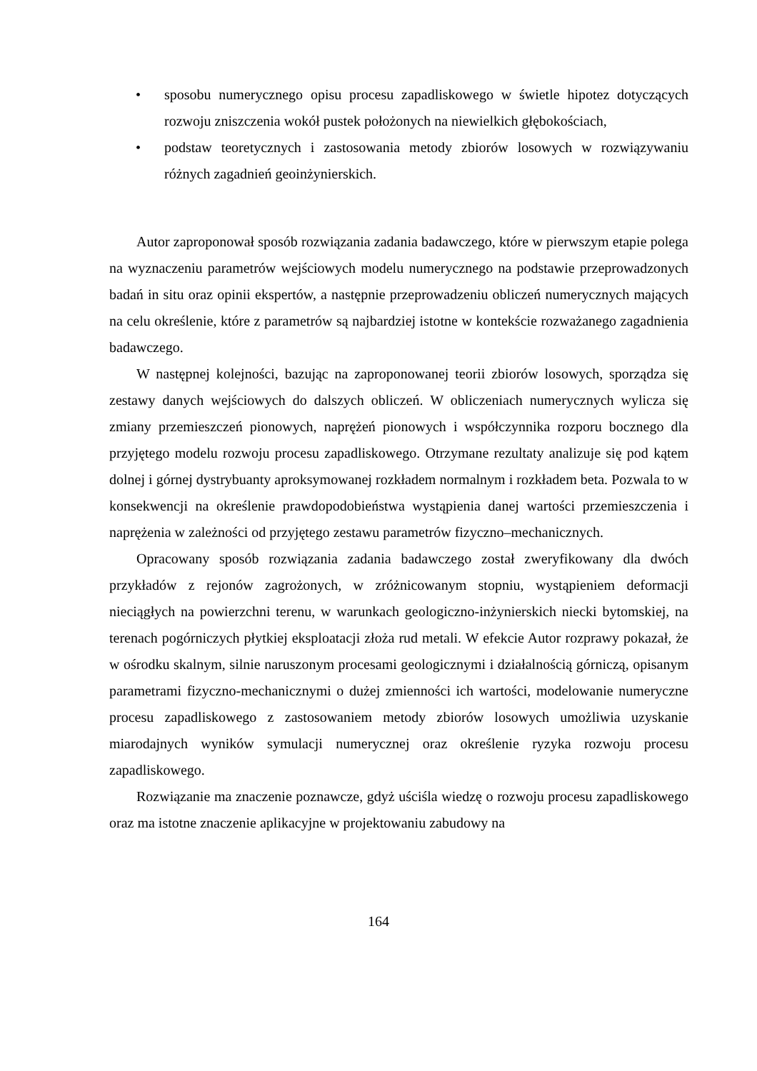• sposobu numerycznego opisu procesu zapadliskowego w świetle hipotez dotyczących rozwoju zniszczenia wokół pustek położonych na niewielkich głębokościach,
• podstaw teoretycznych i zastosowania metody zbiorów losowych w rozwiązywaniu różnych zagadnień geoinżynierskich.
Autor zaproponował sposób rozwiązania zadania badawczego, które w pierwszym etapie polega na wyznaczeniu parametrów wejściowych modelu numerycznego na podstawie przeprowadzonych badań in situ oraz opinii ekspertów, a następnie przeprowadzeniu obliczeń numerycznych mających na celu określenie, które z parametrów są najbardziej istotne w kontekście rozważanego zagadnienia badawczego.
W następnej kolejności, bazując na zaproponowanej teorii zbiorów losowych, sporządza się zestawy danych wejściowych do dalszych obliczeń. W obliczeniach numerycznych wylicza się zmiany przemieszczeń pionowych, naprężeń pionowych i współczynnika rozporu bocznego dla przyjętego modelu rozwoju procesu zapadliskowego. Otrzymane rezultaty analizuje się pod kątem dolnej i górnej dystrybuanty aproksymowanej rozkładem normalnym i rozkładem beta. Pozwala to w konsekwencji na określenie prawdopodobieństwa wystąpienia danej wartości przemieszczenia i naprężenia w zależności od przyjętego zestawu parametrów fizyczno–mechanicznych.
Opracowany sposób rozwiązania zadania badawczego został zweryfikowany dla dwóch przykładów z rejonów zagrożonych, w zróżnicowanym stopniu, wystąpieniem deformacji nieciągłych na powierzchni terenu, w warunkach geologiczno-inżynierskich niecki bytomskiej, na terenach pogórniczych płytkiej eksploatacji złoża rud metali. W efekcie Autor rozprawy pokazał, że w ośrodku skalnym, silnie naruszonym procesami geologicznymi i działalnością górniczą, opisanym parametrami fizyczno-mechanicznymi o dużej zmienności ich wartości, modelowanie numeryczne procesu zapadliskowego z zastosowaniem metody zbiorów losowych umożliwia uzyskanie miarodajnych wyników symulacji numerycznej oraz określenie ryzyka rozwoju procesu zapadliskowego.
Rozwiązanie ma znaczenie poznawcze, gdyż uściśla wiedzę o rozwoju procesu zapadliskowego oraz ma istotne znaczenie aplikacyjne w projektowaniu zabudowy na
164